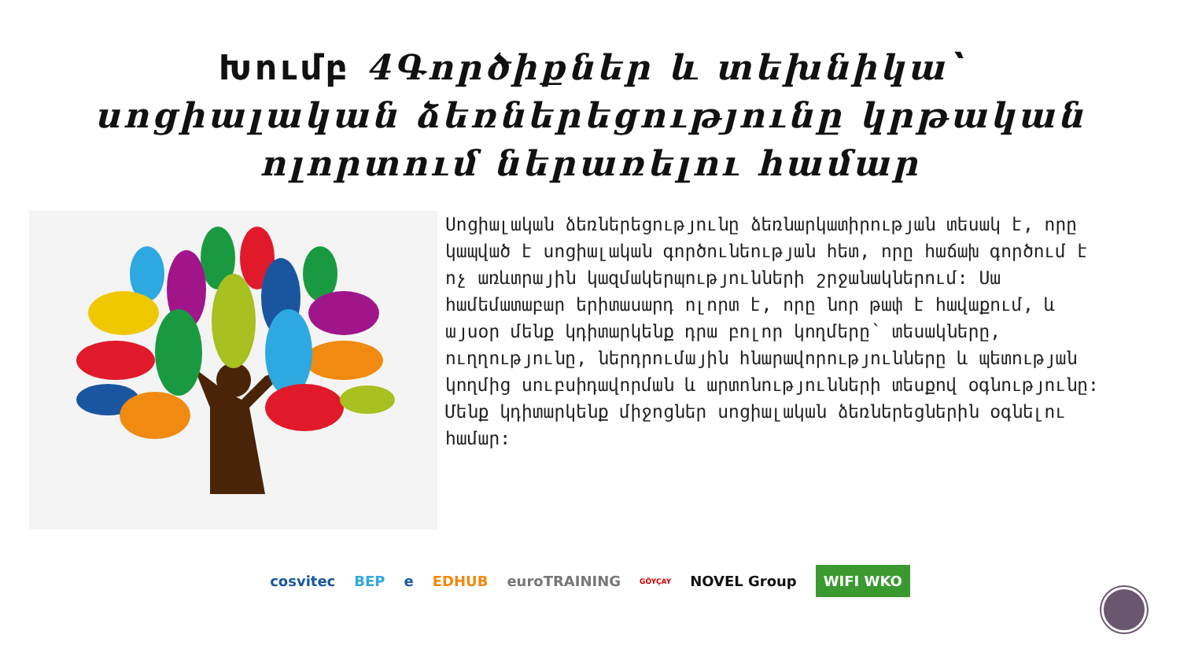Խումբ 4Գործիքներ և տեխնիկա՝
սոցիալական ձեռներեցությունը կրթական
ոլորտում ներառելու համար
Սոցիալական ձեռներեցությունը ձեռնարկատիրության տեսակ է, որը կապված է սոցիալական գործունեության հետ, որը հաճախ գործում է ոչ առևտրային կազմակերպությունների շրջանակներում: Սա համեմատաբար երիտասարդ ոլորտ է, որը նոր թափ է հավաքում, և այսօր մենք կդիտարկենք դրա բոլոր կողմերը՝ տեսակները, ուղղությունը, ներդրումային հնարավորությունները և պետության կողմից սուբսիդավորման և արտոնությունների տեսքով օգնությունը: Մենք կդիտարկենք միջոցներ սոցիալական ձեռներեցներին օգնելու համար:
cosvitec BEP e EDHUB euroTRAINING GÖYÇAY NOVEL Group WIFI WKO